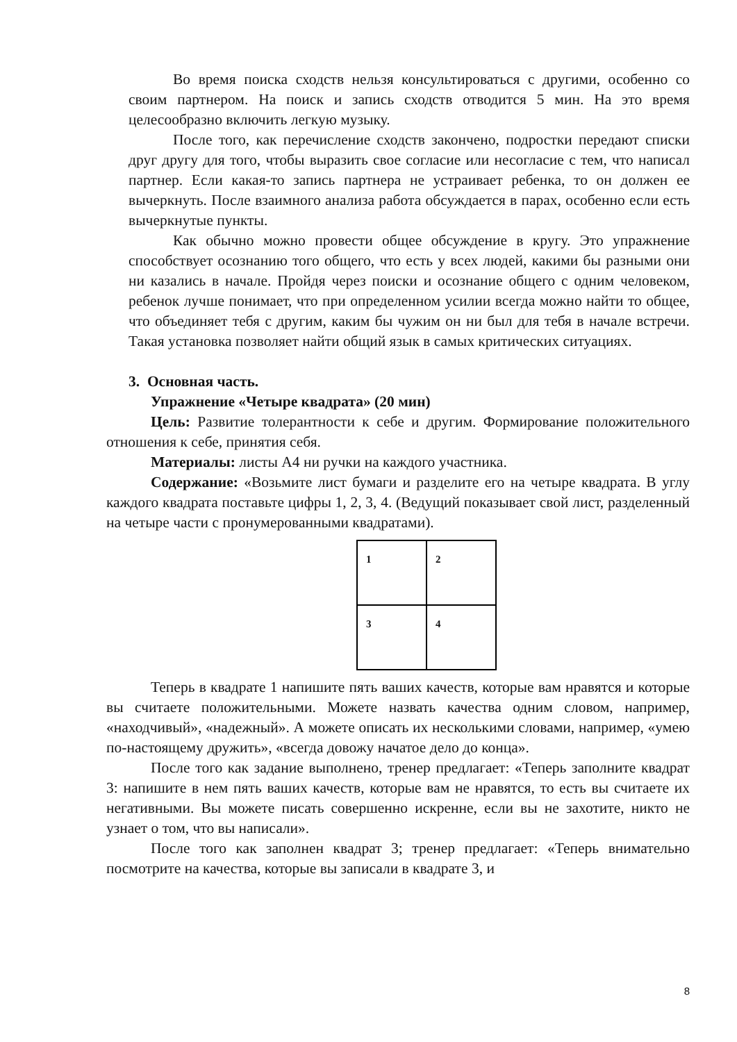Во время поиска сходств нельзя консультироваться с другими, особенно со своим партнером. На поиск и запись сходств отводится 5 мин. На это время целесообразно включить легкую музыку.
После того, как перечисление сходств закончено, подростки передают списки друг другу для того, чтобы выразить свое согласие или несогласие с тем, что написал партнер. Если какая-то запись партнера не устраивает ребенка, то он должен ее вычеркнуть. После взаимного анализа работа обсуждается в парах, особенно если есть вычеркнутые пункты.
Как обычно можно провести общее обсуждение в кругу. Это упражнение способствует осознанию того общего, что есть у всех людей, какими бы разными они ни казались в начале. Пройдя через поиски и осознание общего с одним человеком, ребенок лучше понимает, что при определенном усилии всегда можно найти то общее, что объединяет тебя с другим, каким бы чужим он ни был для тебя в начале встречи. Такая установка позволяет найти общий язык в самых критических ситуациях.
3. Основная часть.
Упражнение «Четыре квадрата» (20 мин)
Цель: Развитие толерантности к себе и другим. Формирование положительного отношения к себе, принятия себя.
Материалы: листы А4 ни ручки на каждого участника.
Содержание: «Возьмите лист бумаги и разделите его на четыре квадрата. В углу каждого квадрата поставьте цифры 1, 2, 3, 4. (Ведущий показывает свой лист, разделенный на четыре части с пронумерованными квадратами).
| 1 | 2 |
| 3 | 4 |
Теперь в квадрате 1 напишите пять ваших качеств, которые вам нравятся и которые вы считаете положительными. Можете назвать качества одним словом, например, «находчивый», «надежный». А можете описать их несколькими словами, например, «умею по-настоящему дружить», «всегда довожу начатое дело до конца».
После того как задание выполнено, тренер предлагает: «Теперь заполните квадрат 3: напишите в нем пять ваших качеств, которые вам не нравятся, то есть вы считаете их негативными. Вы можете писать совершенно искренне, если вы не захотите, никто не узнает о том, что вы написали».
После того как заполнен квадрат 3; тренер предлагает: «Теперь внимательно посмотрите на качества, которые вы записали в квадрате 3, и
8